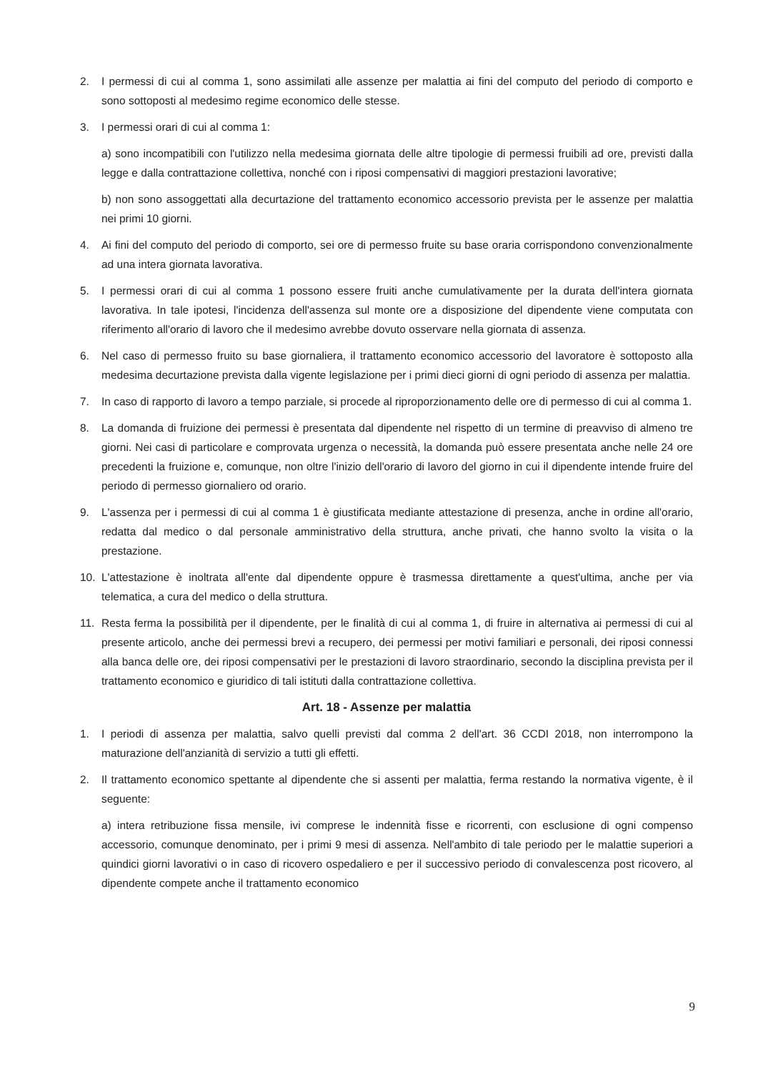2. I permessi di cui al comma 1, sono assimilati alle assenze per malattia ai fini del computo del periodo di comporto e sono sottoposti al medesimo regime economico delle stesse.
3. I permessi orari di cui al comma 1:
a) sono incompatibili con l'utilizzo nella medesima giornata delle altre tipologie di permessi fruibili ad ore, previsti dalla legge e dalla contrattazione collettiva, nonché con i riposi compensativi di maggiori prestazioni lavorative;
b) non sono assoggettati alla decurtazione del trattamento economico accessorio prevista per le assenze per malattia nei primi 10 giorni.
4. Ai fini del computo del periodo di comporto, sei ore di permesso fruite su base oraria corrispondono convenzionalmente ad una intera giornata lavorativa.
5. I permessi orari di cui al comma 1 possono essere fruiti anche cumulativamente per la durata dell'intera giornata lavorativa. In tale ipotesi, l'incidenza dell'assenza sul monte ore a disposizione del dipendente viene computata con riferimento all'orario di lavoro che il medesimo avrebbe dovuto osservare nella giornata di assenza.
6. Nel caso di permesso fruito su base giornaliera, il trattamento economico accessorio del lavoratore è sottoposto alla medesima decurtazione prevista dalla vigente legislazione per i primi dieci giorni di ogni periodo di assenza per malattia.
7. In caso di rapporto di lavoro a tempo parziale, si procede al riproporzionamento delle ore di permesso di cui al comma 1.
8. La domanda di fruizione dei permessi è presentata dal dipendente nel rispetto di un termine di preavviso di almeno tre giorni. Nei casi di particolare e comprovata urgenza o necessità, la domanda può essere presentata anche nelle 24 ore precedenti la fruizione e, comunque, non oltre l'inizio dell'orario di lavoro del giorno in cui il dipendente intende fruire del periodo di permesso giornaliero od orario.
9. L'assenza per i permessi di cui al comma 1 è giustificata mediante attestazione di presenza, anche in ordine all'orario, redatta dal medico o dal personale amministrativo della struttura, anche privati, che hanno svolto la visita o la prestazione.
10. L'attestazione è inoltrata all'ente dal dipendente oppure è trasmessa direttamente a quest'ultima, anche per via telematica, a cura del medico o della struttura.
11. Resta ferma la possibilità per il dipendente, per le finalità di cui al comma 1, di fruire in alternativa ai permessi di cui al presente articolo, anche dei permessi brevi a recupero, dei permessi per motivi familiari e personali, dei riposi connessi alla banca delle ore, dei riposi compensativi per le prestazioni di lavoro straordinario, secondo la disciplina prevista per il trattamento economico e giuridico di tali istituti dalla contrattazione collettiva.
Art. 18 - Assenze per malattia
1. I periodi di assenza per malattia, salvo quelli previsti dal comma 2 dell'art. 36 CCDI 2018, non interrompono la maturazione dell'anzianità di servizio a tutti gli effetti.
2. Il trattamento economico spettante al dipendente che si assenti per malattia, ferma restando la normativa vigente, è il seguente:
a) intera retribuzione fissa mensile, ivi comprese le indennità fisse e ricorrenti, con esclusione di ogni compenso accessorio, comunque denominato, per i primi 9 mesi di assenza. Nell'ambito di tale periodo per le malattie superiori a quindici giorni lavorativi o in caso di ricovero ospedaliero e per il successivo periodo di convalescenza post ricovero, al dipendente compete anche il trattamento economico
9